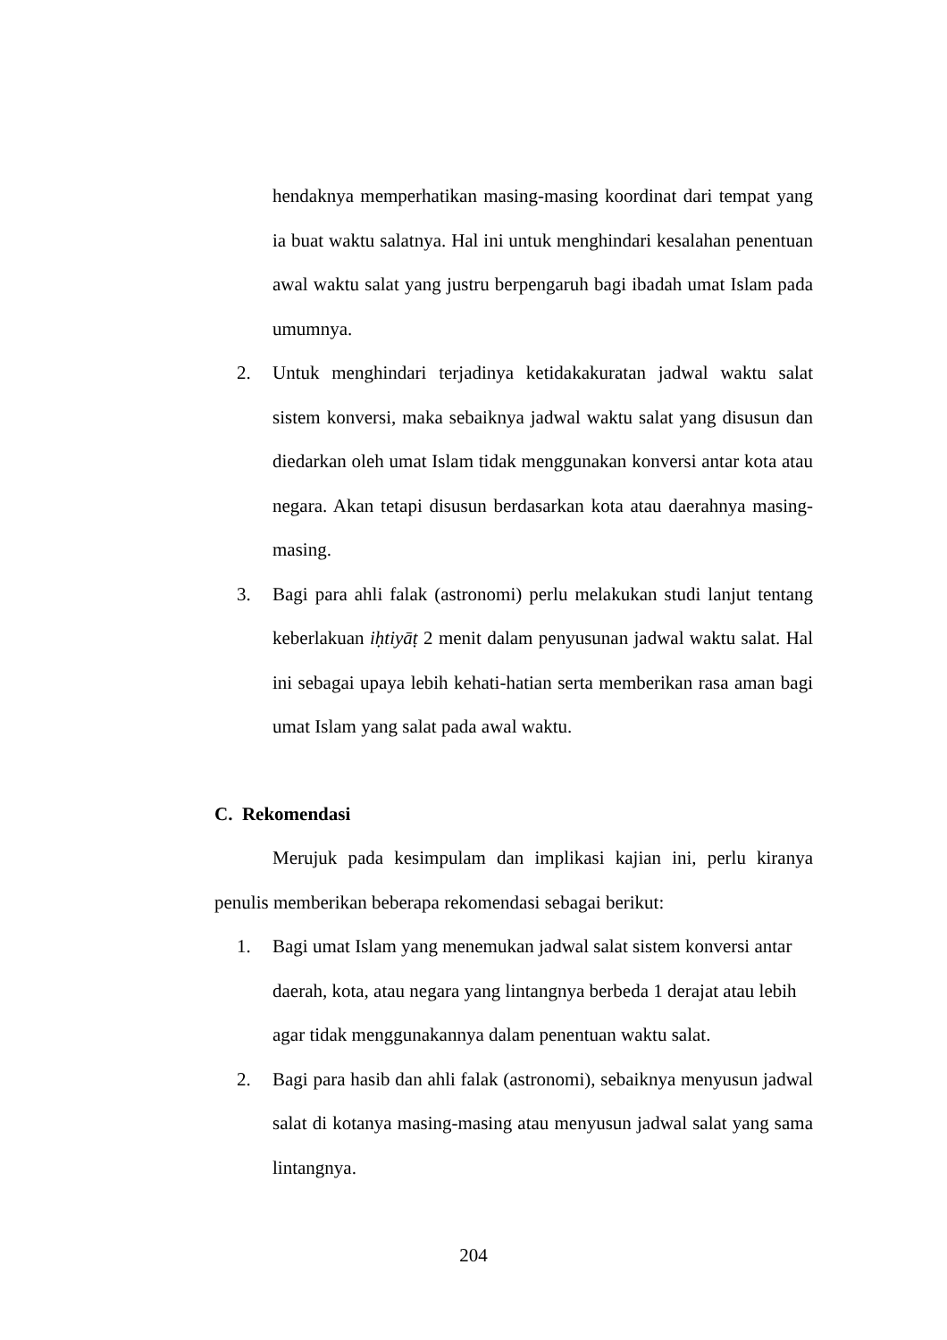hendaknya memperhatikan masing-masing koordinat dari tempat yang ia buat waktu salatnya. Hal ini untuk menghindari kesalahan penentuan awal waktu salat yang justru berpengaruh bagi ibadah umat Islam pada umumnya.
2. Untuk menghindari terjadinya ketidakakuratan jadwal waktu salat sistem konversi, maka sebaiknya jadwal waktu salat yang disusun dan diedarkan oleh umat Islam tidak menggunakan konversi antar kota atau negara. Akan tetapi disusun berdasarkan kota atau daerahnya masing-masing.
3. Bagi para ahli falak (astronomi) perlu melakukan studi lanjut tentang keberlakuan iḥtiyāṭ 2 menit dalam penyusunan jadwal waktu salat. Hal ini sebagai upaya lebih kehati-hatian serta memberikan rasa aman bagi umat Islam yang salat pada awal waktu.
C. Rekomendasi
Merujuk pada kesimpulam dan implikasi kajian ini, perlu kiranya penulis memberikan beberapa rekomendasi sebagai berikut:
1. Bagi umat Islam yang menemukan jadwal salat sistem konversi antar daerah, kota, atau negara yang lintangnya berbeda 1 derajat atau lebih agar tidak menggunakannya dalam penentuan waktu salat.
2. Bagi para hasib dan ahli falak (astronomi), sebaiknya menyusun jadwal salat di kotanya masing-masing atau menyusun jadwal salat yang sama lintangnya.
204